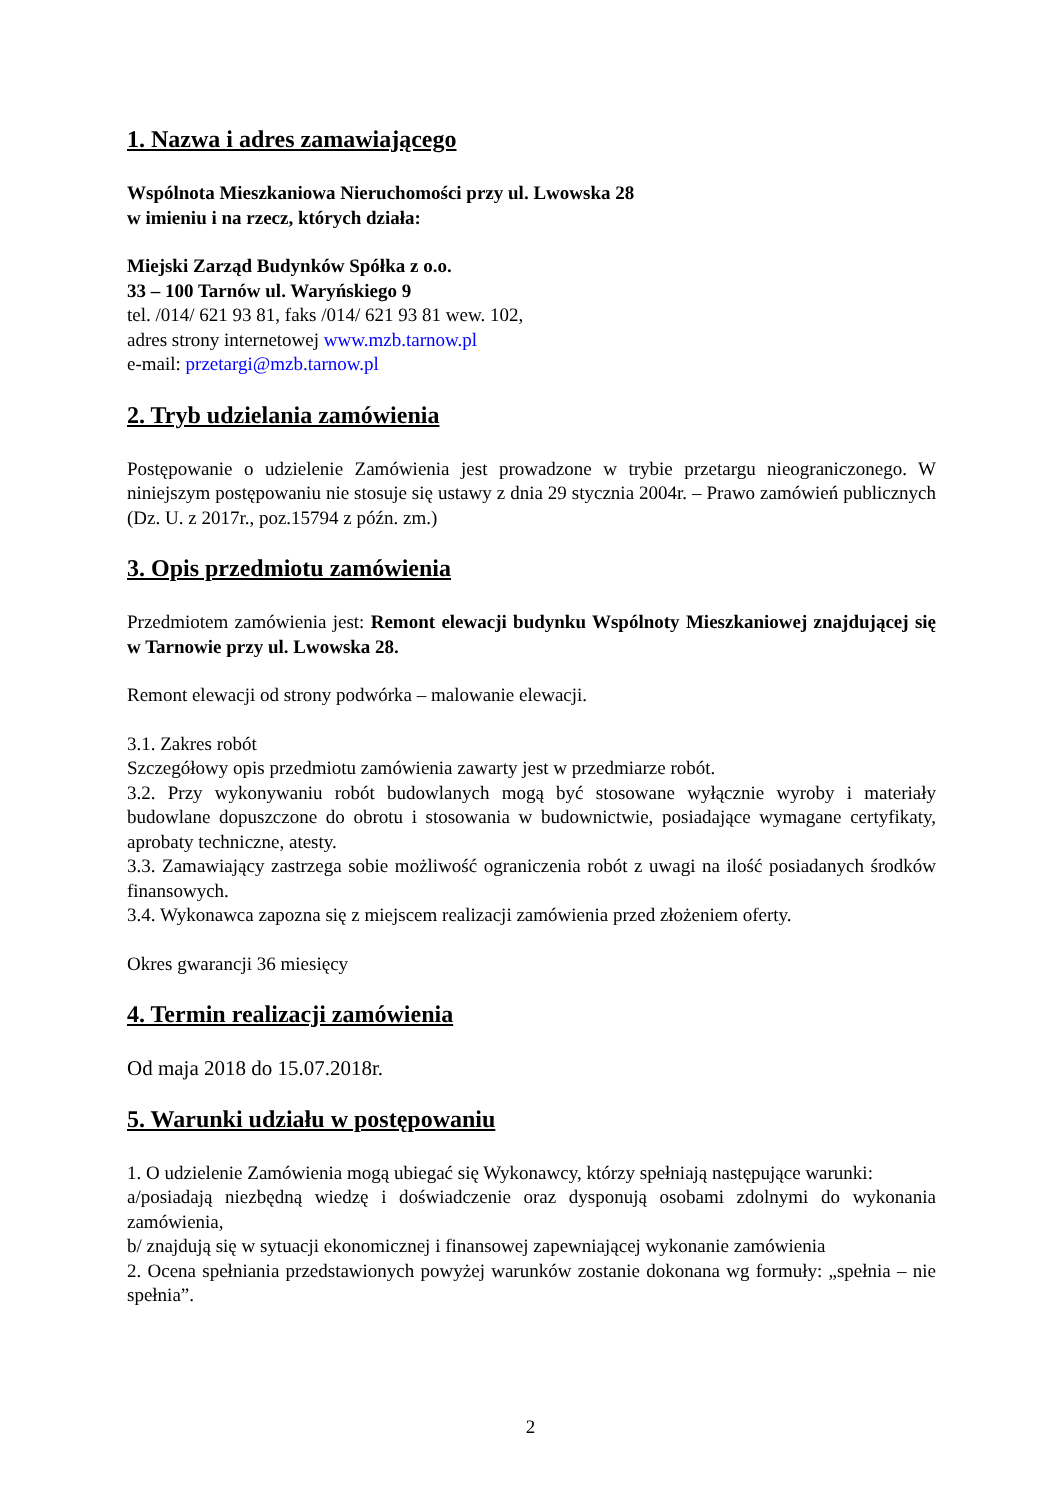1. Nazwa i adres zamawiającego
Wspólnota Mieszkaniowa Nieruchomości przy ul. Lwowska 28
w imieniu i na rzecz, których działa:
Miejski Zarząd Budynków Spółka z o.o.
33 – 100 Tarnów ul. Waryńskiego 9
tel. /014/ 621 93 81, faks /014/ 621 93 81 wew. 102,
adres strony internetowej www.mzb.tarnow.pl
e-mail: przetargi@mzb.tarnow.pl
2. Tryb udzielania zamówienia
Postępowanie o udzielenie Zamówienia jest prowadzone w trybie przetargu nieograniczonego. W niniejszym postępowaniu nie stosuje się ustawy z dnia 29 stycznia 2004r. – Prawo zamówień publicznych (Dz. U. z 2017r., poz.15794 z późn. zm.)
3. Opis przedmiotu zamówienia
Przedmiotem zamówienia jest: Remont elewacji budynku Wspólnoty Mieszkaniowej znajdującej się w Tarnowie przy ul. Lwowska 28.
Remont elewacji od strony podwórka – malowanie elewacji.
3.1. Zakres robót
Szczegółowy opis przedmiotu zamówienia zawarty jest w przedmiarze robót.
3.2. Przy wykonywaniu robót budowlanych mogą być stosowane wyłącznie wyroby i materiały budowlane dopuszczone do obrotu i stosowania w budownictwie, posiadające wymagane certyfikaty, aprobaty techniczne, atesty.
3.3. Zamawiający zastrzega sobie możliwość ograniczenia robót z uwagi na ilość posiadanych środków finansowych.
3.4. Wykonawca zapozna się z miejscem realizacji zamówienia przed złożeniem oferty.
Okres gwarancji 36 miesięcy
4. Termin realizacji zamówienia
Od maja 2018 do 15.07.2018r.
5. Warunki udziału w postępowaniu
1. O udzielenie Zamówienia mogą ubiegać się Wykonawcy, którzy spełniają następujące warunki:
a/posiadają niezbędną wiedzę i doświadczenie oraz dysponują osobami zdolnymi do wykonania zamówienia,
b/ znajdują się w sytuacji ekonomicznej i finansowej zapewniającej wykonanie zamówienia
2. Ocena spełniania przedstawionych powyżej warunków zostanie dokonana wg formuły: „spełnia – nie spełnia”.
2